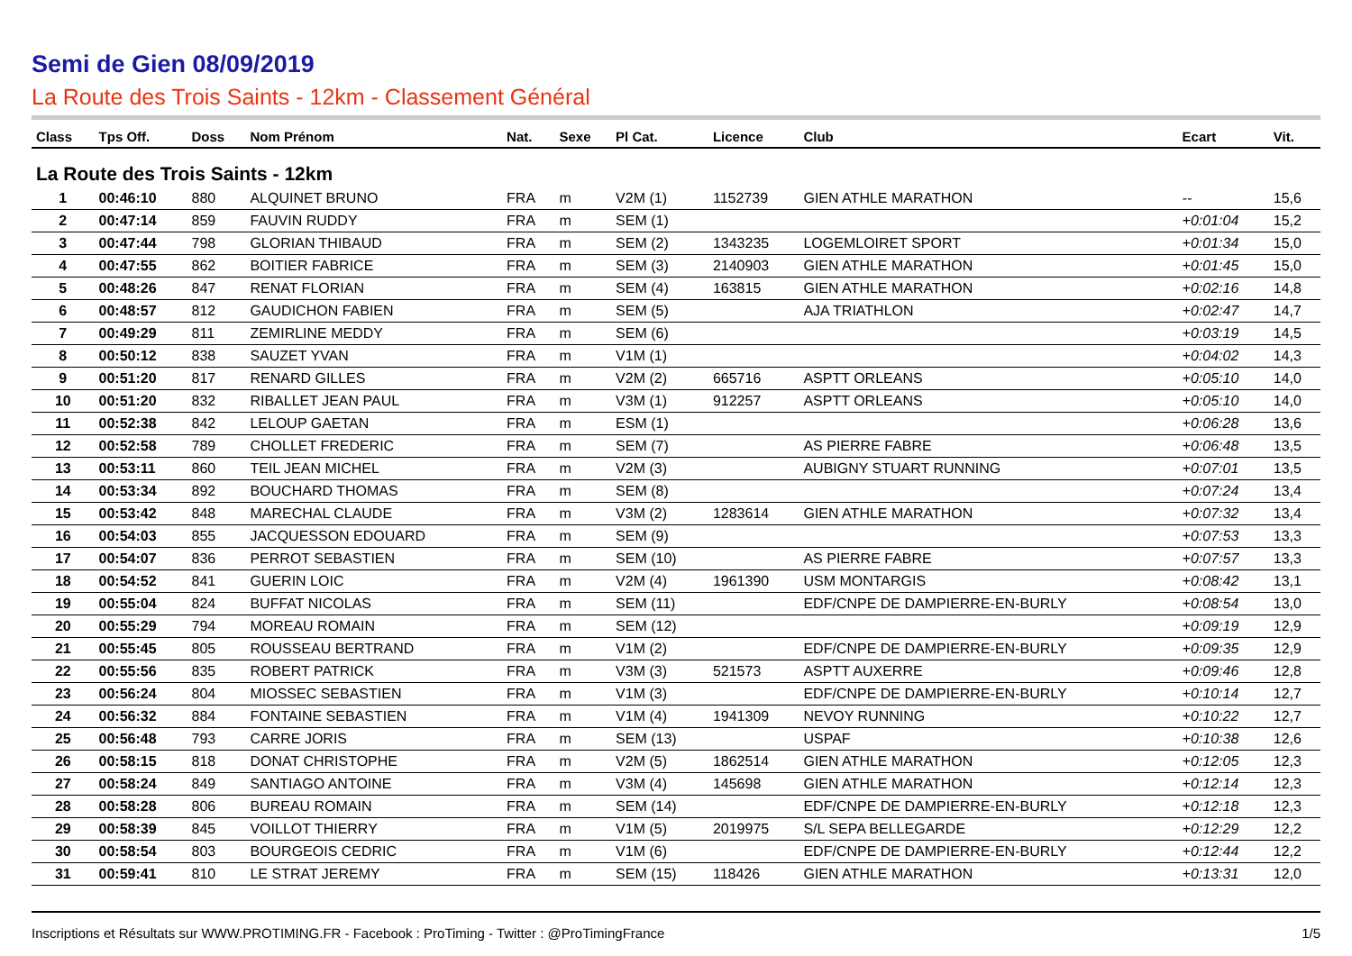Semi de Gien 08/09/2019
La Route des Trois Saints - 12km - Classement Général
| Class | Tps Off. | Doss | Nom Prénom | Nat. | Sexe | Pl Cat. | Licence | Club | Ecart | Vit. |
| --- | --- | --- | --- | --- | --- | --- | --- | --- | --- | --- |
| La Route des Trois Saints - 12km | | | | | | | | | | |
| 1 | 00:46:10 | 880 | ALQUINET BRUNO | FRA | m | V2M (1) | 1152739 | GIEN ATHLE MARATHON | -- | 15,6 |
| 2 | 00:47:14 | 859 | FAUVIN RUDDY | FRA | m | SEM (1) | | | +0:01:04 | 15,2 |
| 3 | 00:47:44 | 798 | GLORIAN THIBAUD | FRA | m | SEM (2) | 1343235 | LOGEMLOIRET SPORT | +0:01:34 | 15,0 |
| 4 | 00:47:55 | 862 | BOITIER FABRICE | FRA | m | SEM (3) | 2140903 | GIEN ATHLE MARATHON | +0:01:45 | 15,0 |
| 5 | 00:48:26 | 847 | RENAT FLORIAN | FRA | m | SEM (4) | 163815 | GIEN ATHLE MARATHON | +0:02:16 | 14,8 |
| 6 | 00:48:57 | 812 | GAUDICHON FABIEN | FRA | m | SEM (5) | | AJA TRIATHLON | +0:02:47 | 14,7 |
| 7 | 00:49:29 | 811 | ZEMIRLINE MEDDY | FRA | m | SEM (6) | | | +0:03:19 | 14,5 |
| 8 | 00:50:12 | 838 | SAUZET YVAN | FRA | m | V1M (1) | | | +0:04:02 | 14,3 |
| 9 | 00:51:20 | 817 | RENARD GILLES | FRA | m | V2M (2) | 665716 | ASPTT ORLEANS | +0:05:10 | 14,0 |
| 10 | 00:51:20 | 832 | RIBALLET JEAN PAUL | FRA | m | V3M (1) | 912257 | ASPTT ORLEANS | +0:05:10 | 14,0 |
| 11 | 00:52:38 | 842 | LELOUP GAETAN | FRA | m | ESM (1) | | | +0:06:28 | 13,6 |
| 12 | 00:52:58 | 789 | CHOLLET FREDERIC | FRA | m | SEM (7) | | AS PIERRE FABRE | +0:06:48 | 13,5 |
| 13 | 00:53:11 | 860 | TEIL JEAN MICHEL | FRA | m | V2M (3) | | AUBIGNY STUART RUNNING | +0:07:01 | 13,5 |
| 14 | 00:53:34 | 892 | BOUCHARD THOMAS | FRA | m | SEM (8) | | | +0:07:24 | 13,4 |
| 15 | 00:53:42 | 848 | MARECHAL CLAUDE | FRA | m | V3M (2) | 1283614 | GIEN ATHLE MARATHON | +0:07:32 | 13,4 |
| 16 | 00:54:03 | 855 | JACQUESSON EDOUARD | FRA | m | SEM (9) | | | +0:07:53 | 13,3 |
| 17 | 00:54:07 | 836 | PERROT SEBASTIEN | FRA | m | SEM (10) | | AS PIERRE FABRE | +0:07:57 | 13,3 |
| 18 | 00:54:52 | 841 | GUERIN LOIC | FRA | m | V2M (4) | 1961390 | USM MONTARGIS | +0:08:42 | 13,1 |
| 19 | 00:55:04 | 824 | BUFFAT NICOLAS | FRA | m | SEM (11) | | EDF/CNPE DE DAMPIERRE-EN-BURLY | +0:08:54 | 13,0 |
| 20 | 00:55:29 | 794 | MOREAU ROMAIN | FRA | m | SEM (12) | | | +0:09:19 | 12,9 |
| 21 | 00:55:45 | 805 | ROUSSEAU BERTRAND | FRA | m | V1M (2) | | EDF/CNPE DE DAMPIERRE-EN-BURLY | +0:09:35 | 12,9 |
| 22 | 00:55:56 | 835 | ROBERT PATRICK | FRA | m | V3M (3) | 521573 | ASPTT AUXERRE | +0:09:46 | 12,8 |
| 23 | 00:56:24 | 804 | MIOSSEC SEBASTIEN | FRA | m | V1M (3) | | EDF/CNPE DE DAMPIERRE-EN-BURLY | +0:10:14 | 12,7 |
| 24 | 00:56:32 | 884 | FONTAINE SEBASTIEN | FRA | m | V1M (4) | 1941309 | NEVOY RUNNING | +0:10:22 | 12,7 |
| 25 | 00:56:48 | 793 | CARRE JORIS | FRA | m | SEM (13) | | USPAF | +0:10:38 | 12,6 |
| 26 | 00:58:15 | 818 | DONAT CHRISTOPHE | FRA | m | V2M (5) | 1862514 | GIEN ATHLE MARATHON | +0:12:05 | 12,3 |
| 27 | 00:58:24 | 849 | SANTIAGO ANTOINE | FRA | m | V3M (4) | 145698 | GIEN ATHLE MARATHON | +0:12:14 | 12,3 |
| 28 | 00:58:28 | 806 | BUREAU ROMAIN | FRA | m | SEM (14) | | EDF/CNPE DE DAMPIERRE-EN-BURLY | +0:12:18 | 12,3 |
| 29 | 00:58:39 | 845 | VOILLOT THIERRY | FRA | m | V1M (5) | 2019975 | S/L SEPA BELLEGARDE | +0:12:29 | 12,2 |
| 30 | 00:58:54 | 803 | BOURGEOIS CEDRIC | FRA | m | V1M (6) | | EDF/CNPE DE DAMPIERRE-EN-BURLY | +0:12:44 | 12,2 |
| 31 | 00:59:41 | 810 | LE STRAT JEREMY | FRA | m | SEM (15) | 118426 | GIEN ATHLE MARATHON | +0:13:31 | 12,0 |
Inscriptions et Résultats sur WWW.PROTIMING.FR - Facebook : ProTiming - Twitter : @ProTimingFrance 1/5